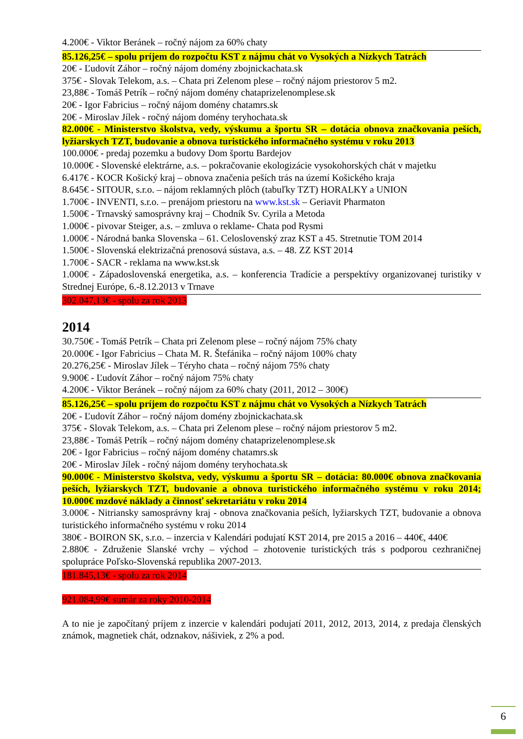4.200€ - Viktor Beránek – ročný nájom za 60% chaty
85.126,25€ – spolu príjem do rozpočtu KST z nájmu chát vo Vysokých a Nízkych Tatrách
20€ - Ľudovít Záhor – ročný nájom domény zbojnickachata.sk
375€ - Slovak Telekom, a.s. – Chata pri Zelenom plese – ročný nájom priestorov 5 m2.
23,88€ - Tomáš Petrík – ročný nájom domény chataprizelenomplese.sk
20€ - Igor Fabricius – ročný nájom domény chatamrs.sk
20€ - Miroslav Jílek - ročný nájom domény teryhochata.sk
82.000€ - Ministerstvo školstva, vedy, výskumu a športu SR – dotácia obnova značkovania peších, lyžiarskych TZT, budovanie a obnova turistického informačného systému v roku 2013
100.000€ - predaj pozemku a budovy Dom športu Bardejov
10.000€ - Slovenské elektrárne, a.s. – pokračovanie ekologizácie vysokohorských chát v majetku
6.417€ - KOCR Košický kraj – obnova značenia peších trás na území Košického kraja
8.645€ - SITOUR, s.r.o. – nájom reklamných plôch (tabuľky TZT) HORALKY a UNION
1.700€ - INVENTI, s.r.o. – prenájom priestoru na www.kst.sk – Geriavit Pharmaton
1.500€ - Trnavský samosprávny kraj – Chodník Sv. Cyrila a Metoda
1.000€ - pivovar Steiger, a.s. – zmluva o reklame- Chata pod Rysmi
1.000€ - Národná banka Slovenska – 61. Celoslovenský zraz KST a 45. Stretnutie TOM 2014
1.500€ - Slovenská elektrizačná prenosová sústava, a.s. – 48. ZZ KST 2014
1.700€ - SACR - reklama na www.kst.sk
1.000€ - Západoslovenská energetika, a.s. – konferencia Tradície a perspektívy organizovanej turistiky v Strednej Európe, 6.-8.12.2013 v Trnave
302.047,13€ - spolu za rok 2013
2014
30.750€ - Tomáš Petrík – Chata pri Zelenom plese – ročný nájom 75% chaty
20.000€ - Igor Fabricius – Chata M. R. Štefánika – ročný nájom 100% chaty
20.276,25€ - Miroslav Jílek – Téryho chata – ročný nájom 75% chaty
9.900€ - Ľudovít Záhor – ročný nájom 75% chaty
4.200€ - Viktor Beránek – ročný nájom za 60% chaty (2011, 2012 – 300€)
85.126,25€ – spolu príjem do rozpočtu KST z nájmu chát vo Vysokých a Nízkych Tatrách
20€ - Ľudovít Záhor – ročný nájom domény zbojnickachata.sk
375€ - Slovak Telekom, a.s. – Chata pri Zelenom plese – ročný nájom priestorov 5 m2.
23,88€ - Tomáš Petrík – ročný nájom domény chataprizelenomplese.sk
20€ - Igor Fabricius – ročný nájom domény chatamrs.sk
20€ - Miroslav Jílek - ročný nájom domény teryhochata.sk
90.000€ - Ministerstvo školstva, vedy, výskumu a športu SR – dotácia: 80.000€ obnova značkovania peších, lyžiarskych TZT, budovanie a obnova turistického informačného systému v roku 2014; 10.000€ mzdové náklady a činnosť sekretariátu v roku 2014
3.000€ - Nitriansky samosprávny kraj - obnova značkovania peších, lyžiarskych TZT, budovanie a obnova turistického informačného systému v roku 2014
380€ - BOIRON SK, s.r.o. – inzercia v Kalendári podujatí KST 2014, pre 2015 a 2016 – 440€, 440€
2.880€ - Združenie Slanské vrchy – východ – zhotovenie turistických trás s podporou cezhraničnej spolupráce Poľsko-Slovenská republika 2007-2013.
181.845,13€ - spolu za rok 2014
921.084,99€ sumár za roky 2010-2014
A to nie je započítaný príjem z inzercie v kalendári podujatí 2011, 2012, 2013, 2014, z predaja členských známok, magnetiek chát, odznakov, nášiviek, z 2% a pod.
6